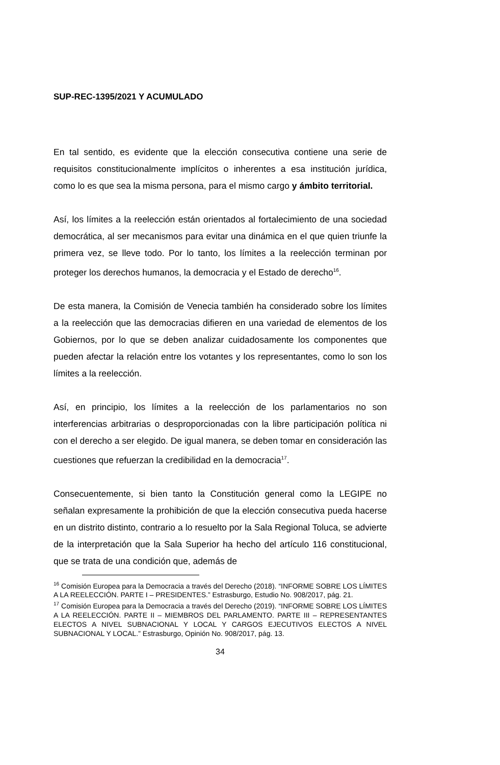SUP-REC-1395/2021 Y ACUMULADO
En tal sentido, es evidente que la elección consecutiva contiene una serie de requisitos constitucionalmente implícitos o inherentes a esa institución jurídica, como lo es que sea la misma persona, para el mismo cargo y ámbito territorial.
Así, los límites a la reelección están orientados al fortalecimiento de una sociedad democrática, al ser mecanismos para evitar una dinámica en el que quien triunfe la primera vez, se lleve todo. Por lo tanto, los límites a la reelección terminan por proteger los derechos humanos, la democracia y el Estado de derecho<sup>16</sup>.
De esta manera, la Comisión de Venecia también ha considerado sobre los límites a la reelección que las democracias difieren en una variedad de elementos de los Gobiernos, por lo que se deben analizar cuidadosamente los componentes que pueden afectar la relación entre los votantes y los representantes, como lo son los límites a la reelección.
Así, en principio, los límites a la reelección de los parlamentarios no son interferencias arbitrarias o desproporcionadas con la libre participación política ni con el derecho a ser elegido. De igual manera, se deben tomar en consideración las cuestiones que refuerzan la credibilidad en la democracia<sup>17</sup>.
Consecuentemente, si bien tanto la Constitución general como la LEGIPE no señalan expresamente la prohibición de que la elección consecutiva pueda hacerse en un distrito distinto, contrario a lo resuelto por la Sala Regional Toluca, se advierte de la interpretación que la Sala Superior ha hecho del artículo 116 constitucional, que se trata de una condición que, además de
<sup>16</sup> Comisión Europea para la Democracia a través del Derecho (2018). “INFORME SOBRE LOS LÍMITES A LA REELECCIÓN. PARTE I – PRESIDENTES.” Estrasburgo, Estudio No. 908/2017, pág. 21.
<sup>17</sup> Comisión Europea para la Democracia a través del Derecho (2019). “INFORME SOBRE LOS LÍMITES A LA REELECCIÓN. PARTE II – MIEMBROS DEL PARLAMENTO. PARTE III – REPRESENTANTES ELECTOS A NIVEL SUBNACIONAL Y LOCAL Y CARGOS EJECUTIVOS ELECTOS A NIVEL SUBNACIONAL Y LOCAL.” Estrasburgo, Opinión No. 908/2017, pág. 13.
34